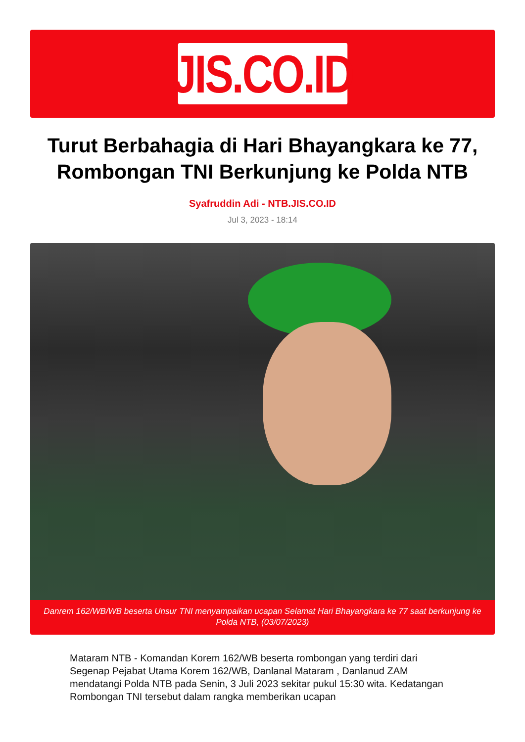JIS.CO.ID
Turut Berbahagia di Hari Bhayangkara ke 77, Rombongan TNI Berkunjung ke Polda NTB
Syafruddin Adi - NTB.JIS.CO.ID
Jul 3, 2023 - 18:14
Danrem 162/WB/WB beserta Unsur TNI menyampaikan ucapan Selamat Hari Bhayangkara ke 77 saat berkunjung ke Polda NTB, (03/07/2023)
Mataram NTB - Komandan Korem 162/WB beserta rombongan yang terdiri dari Segenap Pejabat Utama Korem 162/WB, Danlanal Mataram , Danlanud ZAM mendatangi Polda NTB pada Senin, 3 Juli 2023 sekitar pukul 15:30 wita. Kedatangan Rombongan TNI tersebut dalam rangka memberikan ucapan